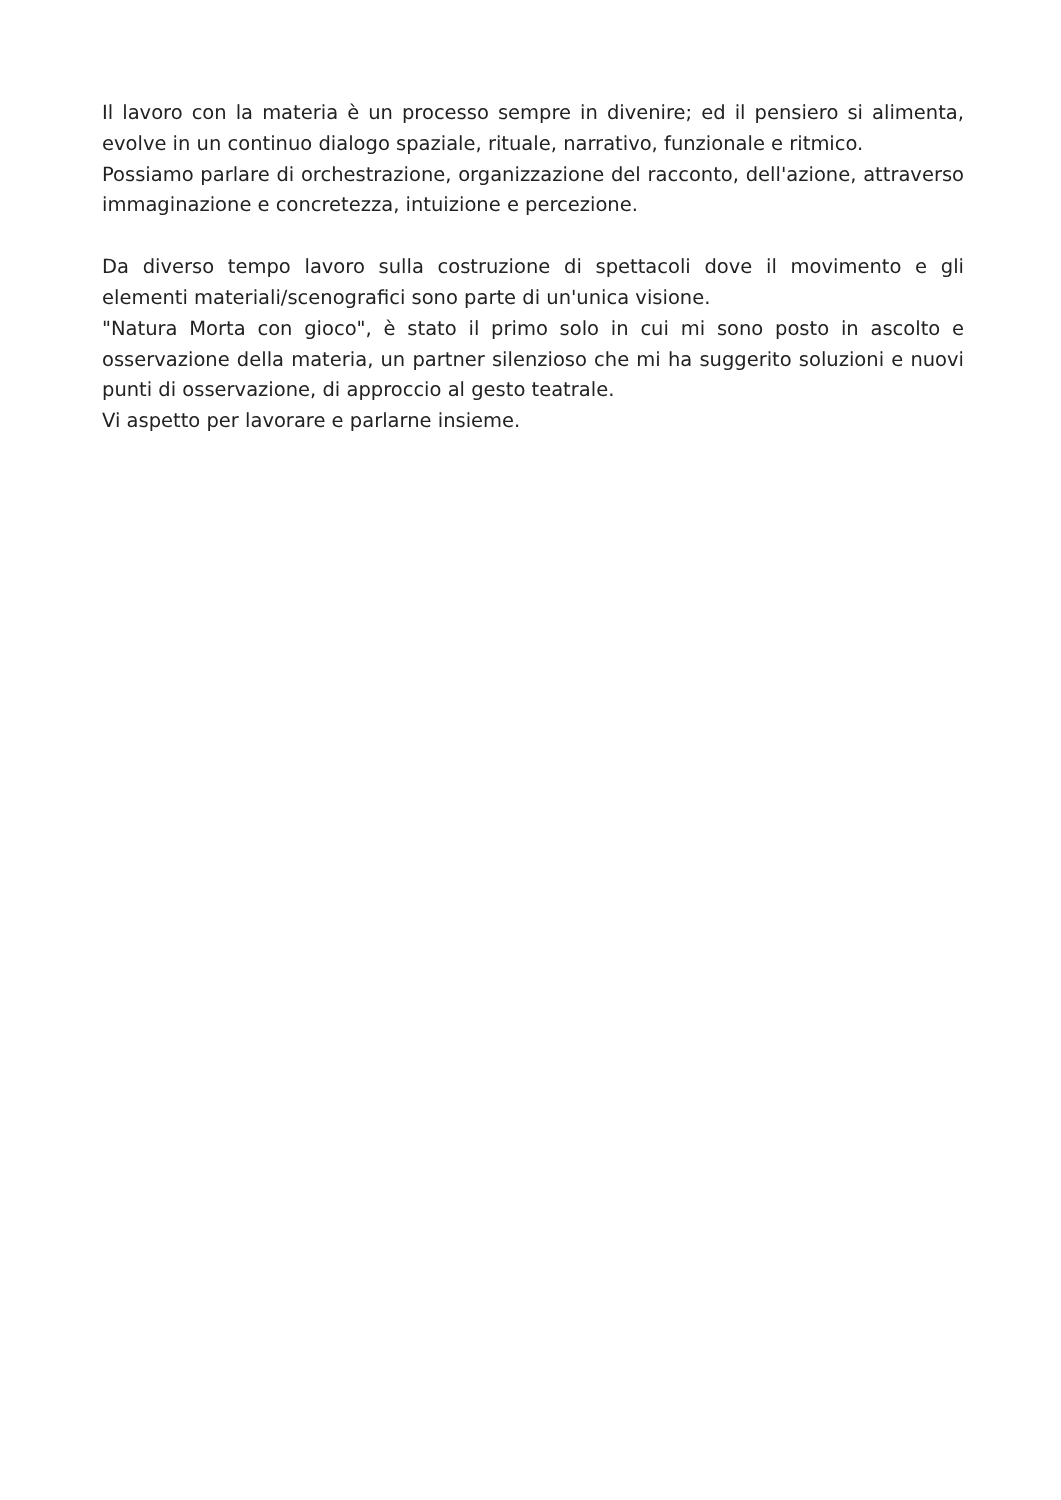Il lavoro con la materia è un processo sempre in divenire; ed il pensiero si alimenta, evolve in un continuo dialogo spaziale, rituale, narrativo, funzionale e ritmico.
Possiamo parlare di orchestrazione, organizzazione del racconto, dell'azione, attraverso immaginazione e concretezza, intuizione e percezione.
Da diverso tempo lavoro sulla costruzione di spettacoli dove il movimento e gli elementi materiali/scenografici sono parte di un'unica visione.
"Natura Morta con gioco", è stato il primo solo in cui mi sono posto in ascolto e osservazione della materia, un partner silenzioso che mi ha suggerito soluzioni e nuovi punti di osservazione, di approccio al gesto teatrale.
Vi aspetto per lavorare e parlarne insieme.